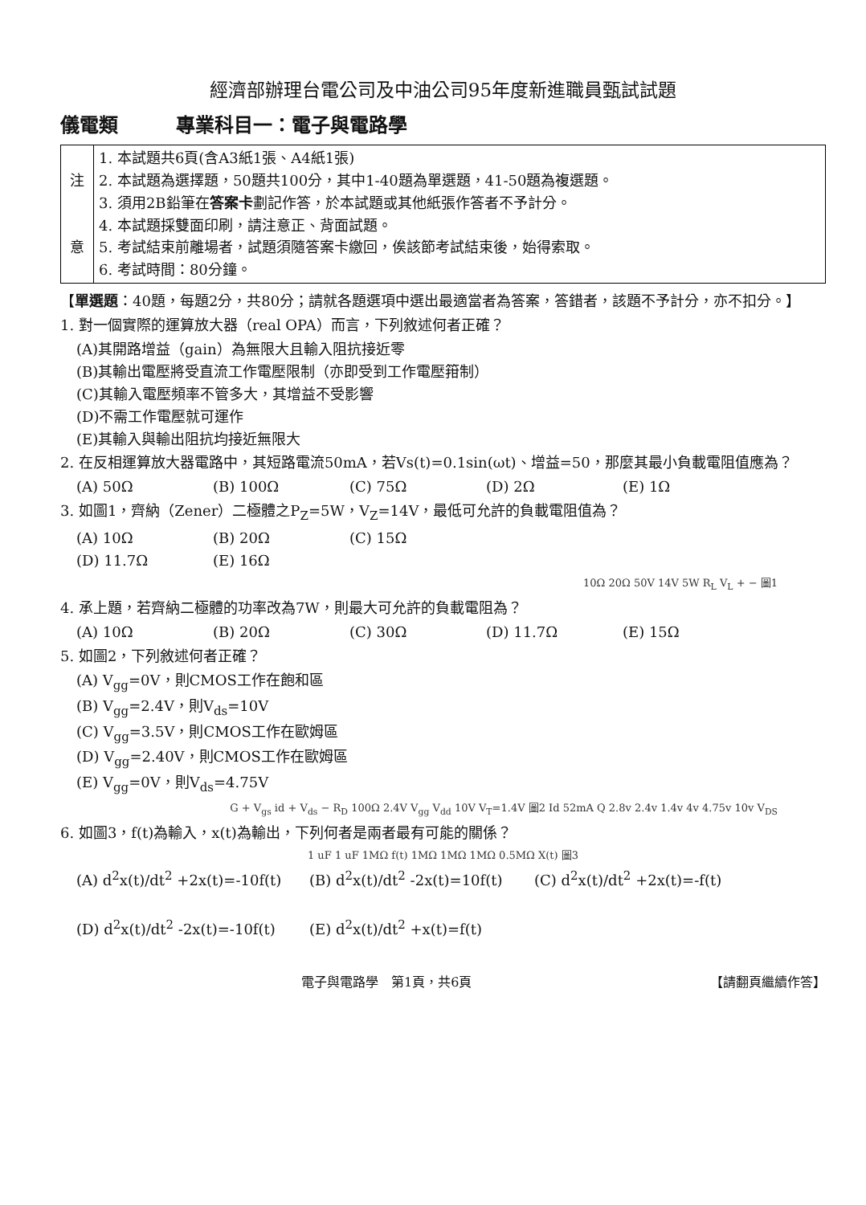經濟部辦理台電公司及中油公司95年度新進職員甄試試題
儀電類　　　專業科目一：電子與電路學
| 注 意 | 1. 本試題共6頁(含A3紙1張、A4紙1張) 2. 本試題為選擇題，50題共100分，其中1-40題為單選題，41-50題為複選題。 3. 須用2B鉛筆在 答案卡 劃記作答，於本試題或其他紙張作答者不予計分。 4. 本試題採雙面印刷，請注意正、背面試題。 5. 考試結束前離場者，試題須隨答案卡繳回，俟該節考試結束後，始得索取。 6. 考試時間：80分鐘。 |
【單選題：40題，每題2分，共80分；請就各題選項中選出最適當者為答案，答錯者，該題不予計分，亦不扣分。】
1. 對一個實際的運算放大器（real OPA）而言，下列敘述何者正確？
(A)其開路增益（gain）為無限大且輸入阻抗接近零
(B)其輸出電壓將受直流工作電壓限制（亦即受到工作電壓箝制）
(C)其輸入電壓頻率不管多大，其增益不受影響
(D)不需工作電壓就可運作
(E)其輸入與輸出阻抗均接近無限大
2. 在反相運算放大器電路中，其短路電流50mA，若Vs(t)=0.1sin(ωt)、增益=50，那麼其最小負載電阻值應為？
(A) 50Ω (B) 100Ω (C) 75Ω (D) 2Ω (E) 1Ω
3. 如圖1，齊納（Zener）二極體之P<sub>Z</sub>=5W，V<sub>Z</sub>=14V，最低可允許的負載電阻值為？
(A) 10Ω (B) 20Ω (C) 15Ω
(D) 11.7Ω (E) 16Ω
10Ω 20Ω 50V 14V 5W R<sub>L</sub> V<sub>L</sub> + − 圖1
4. 承上題，若齊納二極體的功率改為7W，則最大可允許的負載電阻為？
(A) 10Ω (B) 20Ω (C) 30Ω (D) 11.7Ω (E) 15Ω
5. 如圖2，下列敘述何者正確？
(A) V<sub>gg</sub>=0V，則CMOS工作在飽和區
(B) V<sub>gg</sub>=2.4V，則V<sub>ds</sub>=10V
(C) V<sub>gg</sub>=3.5V，則CMOS工作在歐姆區
(D) V<sub>gg</sub>=2.40V，則CMOS工作在歐姆區
(E) V<sub>gg</sub>=0V，則V<sub>ds</sub>=4.75V
G + V<sub>gs</sub> id + V<sub>ds</sub> − R<sub>D</sub> 100Ω 2.4V V<sub>gg</sub> V<sub>dd</sub> 10V V<sub>T</sub>=1.4V 圖2 Id 52mA Q 2.8v 2.4v 1.4v 4v 4.75v 10v V<sub>DS</sub>
6. 如圖3，f(t)為輸入，x(t)為輸出，下列何者是兩者最有可能的關係？
1 uF 1 uF 1MΩ f(t) 1MΩ 1MΩ 1MΩ 0.5MΩ X(t) 圖3
(A) d<sup>2</sup>x(t)/dt<sup>2</sup> +2x(t)=-10f(t) (B) d<sup>2</sup>x(t)/dt<sup>2</sup> -2x(t)=10f(t) (C) d<sup>2</sup>x(t)/dt<sup>2</sup> +2x(t)=-f(t)
(D) d<sup>2</sup>x(t)/dt<sup>2</sup> -2x(t)=-10f(t) (E) d<sup>2</sup>x(t)/dt<sup>2</sup> +x(t)=f(t)
電子與電路學　第1頁，共6頁 【請翻頁繼續作答】